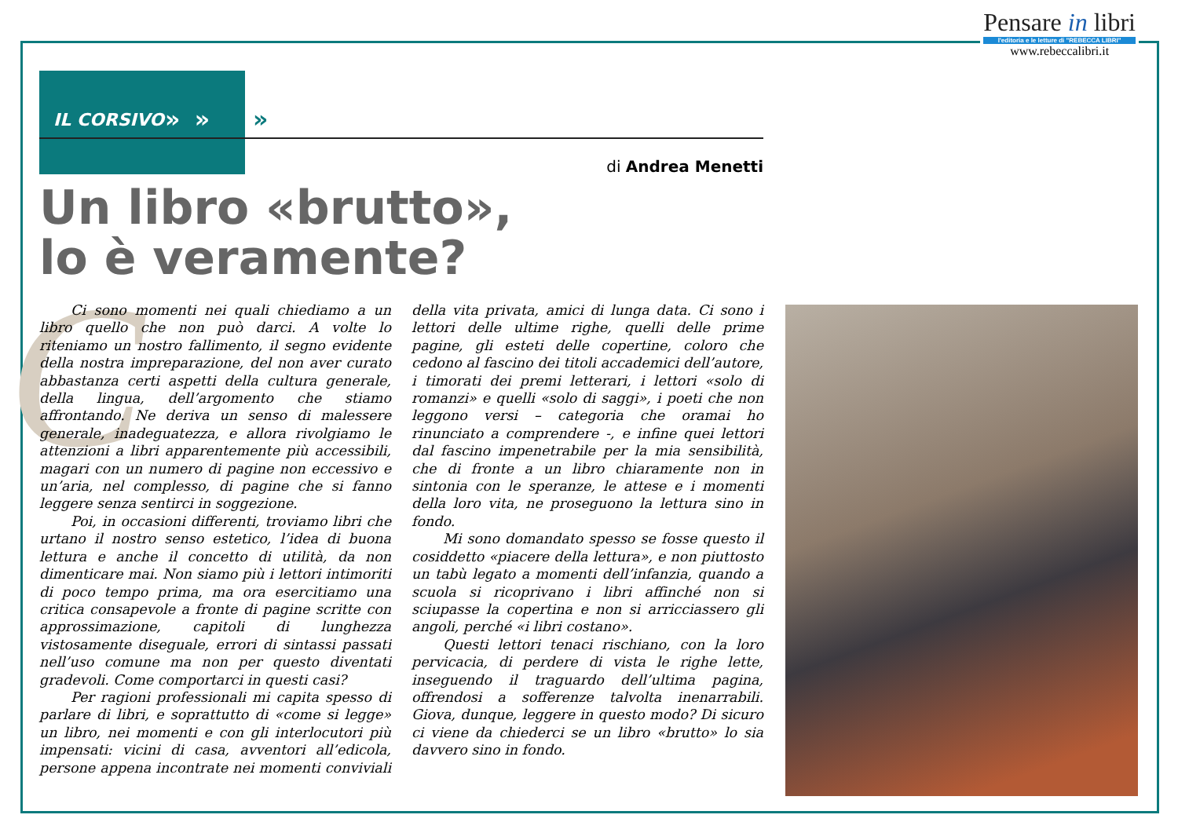Pensare in libri
l'editoria e le letture di "REBECCA LIBRI"
www.rebeccalibri.it
IL CORSIVO » » »
di Andrea Menetti
Un libro «brutto»,
lo è veramente?
C
Ci sono momenti nei quali chiediamo a un libro quello che non può darci. A volte lo riteniamo un nostro fallimento, il segno evidente della nostra impreparazione, del non aver curato abbastanza certi aspetti della cultura generale, della lingua, dell’argomento che stiamo affrontando. Ne deriva un senso di malessere generale, inadeguatezza, e allora rivolgiamo le attenzioni a libri apparentemente più accessibili, magari con un numero di pagine non eccessivo e un’aria, nel complesso, di pagine che si fanno leggere senza sentirci in soggezione.
Poi, in occasioni differenti, troviamo libri che urtano il nostro senso estetico, l’idea di buona lettura e anche il concetto di utilità, da non dimenticare mai. Non siamo più i lettori intimoriti di poco tempo prima, ma ora esercitiamo una critica consapevole a fronte di pagine scritte con approssimazione, capitoli di lunghezza vistosamente diseguale, errori di sintassi passati nell’uso comune ma non per questo diventati gradevoli. Come comportarci in questi casi?
Per ragioni professionali mi capita spesso di parlare di libri, e soprattutto di «come si legge» un libro, nei momenti e con gli interlocutori più impensati: vicini di casa, avventori all’edicola, persone appena incontrate nei momenti conviviali della vita privata, amici di lunga data. Ci sono i lettori delle ultime righe, quelli delle prime pagine, gli esteti delle copertine, coloro che cedono al fascino dei titoli accademici dell’autore, i timorati dei premi letterari, i lettori «solo di romanzi» e quelli «solo di saggi», i poeti che non leggono versi – categoria che oramai ho rinunciato a comprendere -, e infine quei lettori dal fascino impenetrabile per la mia sensibilità, che di fronte a un libro chiaramente non in sintonia con le speranze, le attese e i momenti della loro vita, ne proseguono la lettura sino in fondo.
Mi sono domandato spesso se fosse questo il cosiddetto «piacere della lettura», e non piuttosto un tabù legato a momenti dell’infanzia, quando a scuola si ricoprivano i libri affinché non si sciupasse la copertina e non si arricciassero gli angoli, perché «i libri costano».
Questi lettori tenaci rischiano, con la loro pervicacia, di perdere di vista le righe lette, inseguendo il traguardo dell’ultima pagina, offrendosi a sofferenze talvolta inenarrabili. Giova, dunque, leggere in questo modo? Di sicuro ci viene da chiederci se un libro «brutto» lo sia davvero sino in fondo.